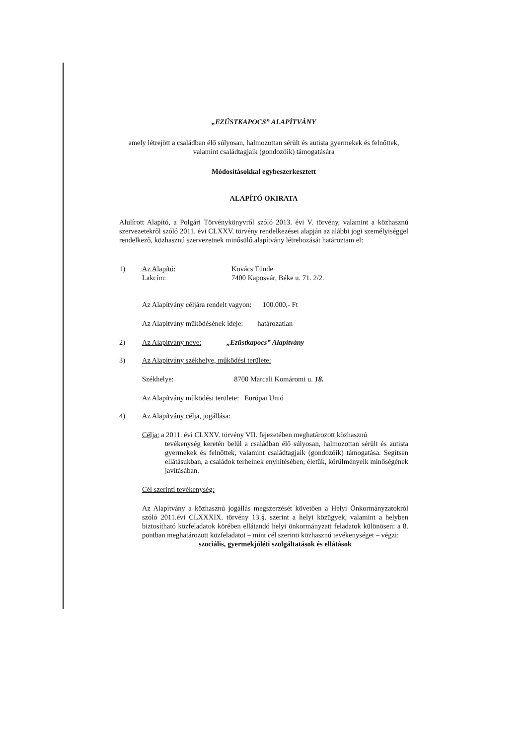„EZÜSTKAPOCS” ALAPÍTVÁNY
amely létrejött a családban élő súlyosan, halmozottan sérült és autista gyermekek és felnőttek, valamint családtagjaik (gondozóik) támogatására
Módosításokkal egybeszerkesztett
ALAPÍTÓ OKIRATA
Alulírott Alapító, a Polgári Törvénykönyvről szóló 2013. évi V. törvény, valamint a közhasznú szervezetekről szóló 2011. évi CLXXV. törvény rendelkezései alapján az alábbi jogi személyiséggel rendelkező, közhasznú szervezetnek minősülő alapítvány létrehozását határoztam el:
1) Az Alapító:
Lakcím: Kovács Tünde
7400 Kaposvár, Béke u. 71. 2/2.
Az Alapítvány céljára rendelt vagyon: 100.000,- Ft
Az Alapítvány működésének ideje: határozatlan
2) Az Alapítvány neve: „Ezüstkapocs” Alapítvány
3) Az Alapítvány székhelye, működési területe:
Székhelye: 8700 Marcali Komáromi u. 18.
Az Alapítvány működési területe: Európai Unió
4) Az Alapítvány célja, jogállása:
Célja: a 2011. évi CLXXV. törvény VII. fejezetében meghatározott közhasznú
tevékenység keretén belül a családban élő súlyosan, halmozottan sérült és autista gyermekek és felnőttek, valamint családtagjaik (gondozóik) támogatása. Segítsen ellátásukban, a családok terheinek enyhítésében, életük, körülményeik minőségének javításában.
Cél szerinti tevékenység:
Az Alapítvány a közhasznú jogállás megszerzését követően a Helyi Önkormányzatokról szóló 2011.évi CLXXXIX. törvény 13.§. szerint a helyi közügyek, valamint a helyben biztosítható közfeladatok körében ellátandó helyi önkormányzati feladatok különösen: a 8. pontban meghatározott közfeladatot – mint cél szerinti közhasznú tevékenységet – végzi:
szociális, gyermekjóléti szolgáltatások és ellátások